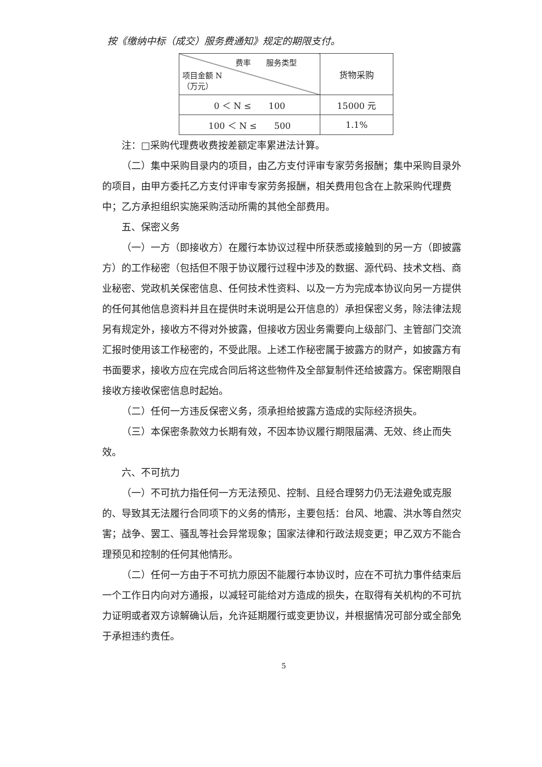按《缴纳中标（成交）服务费通知》规定的期限支付。
| 费率 服务类型 项目金额 N （万元） | 货物采购 |
| 0 ＜ N ≤ 100 | 15000 元 |
| 100 ＜ N ≤ 500 | 1.1% |
注：□采购代理费收费按差额定率累进法计算。
（二）集中采购目录内的项目，由乙方支付评审专家劳务报酬；集中采购目录外的项目，由甲方委托乙方支付评审专家劳务报酬，相关费用包含在上款采购代理费中；乙方承担组织实施采购活动所需的其他全部费用。
五、保密义务
（一）一方（即接收方）在履行本协议过程中所获悉或接触到的另一方（即披露方）的工作秘密（包括但不限于协议履行过程中涉及的数据、源代码、技术文档、商业秘密、党政机关保密信息、任何技术性资料、以及一方为完成本协议向另一方提供的任何其他信息资料并且在提供时未说明是公开信息的）承担保密义务，除法律法规另有规定外，接收方不得对外披露，但接收方因业务需要向上级部门、主管部门交流汇报时使用该工作秘密的，不受此限。上述工作秘密属于披露方的财产，如披露方有书面要求，接收方应在完成合同后将这些物件及全部复制件还给披露方。保密期限自接收方接收保密信息时起始。
（二）任何一方违反保密义务，须承担给披露方造成的实际经济损失。
（三）本保密条款效力长期有效，不因本协议履行期限届满、无效、终止而失效。
六、不可抗力
（一）不可抗力指任何一方无法预见、控制、且经合理努力仍无法避免或克服的、导致其无法履行合同项下的义务的情形，主要包括：台风、地震、洪水等自然灾害；战争、罢工、骚乱等社会异常现象；国家法律和行政法规变更；甲乙双方不能合理预见和控制的任何其他情形。
（二）任何一方由于不可抗力原因不能履行本协议时，应在不可抗力事件结束后一个工作日内向对方通报，以减轻可能给对方造成的损失，在取得有关机构的不可抗力证明或者双方谅解确认后，允许延期履行或变更协议，并根据情况可部分或全部免于承担违约责任。
5